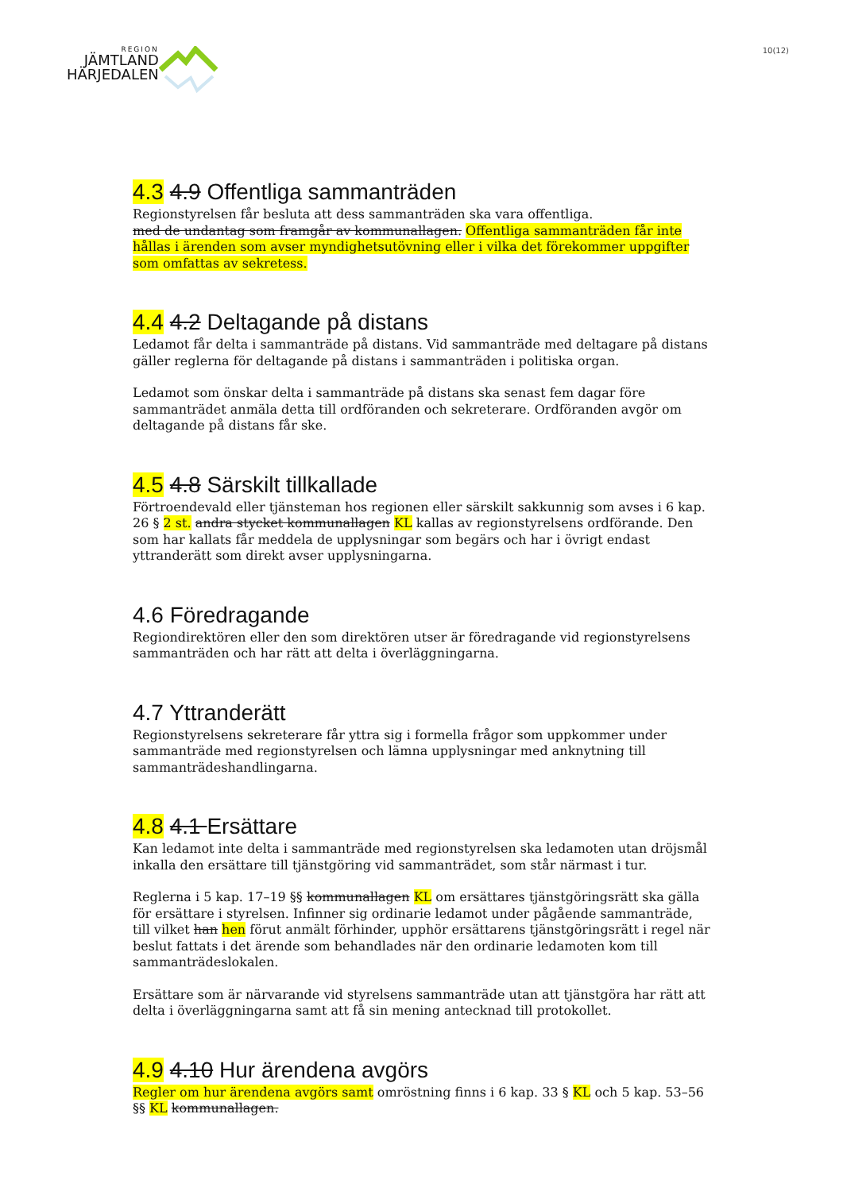REGION
JÄMTLAND
HÄRJEDALEN
10(12)
4.3 4.9 Offentliga sammanträden
Regionstyrelsen får besluta att dess sammanträden ska vara offentliga.
med de undantag som framgår av kommunallagen. Offentliga sammanträden får inte hållas i ärenden som avser myndighetsutövning eller i vilka det förekommer uppgifter som omfattas av sekretess.
4.4 4.2 Deltagande på distans
Ledamot får delta i sammanträde på distans. Vid sammanträde med deltagare på distans gäller reglerna för deltagande på distans i sammanträden i politiska organ.
Ledamot som önskar delta i sammanträde på distans ska senast fem dagar före sammanträdet anmäla detta till ordföranden och sekreterare. Ordföranden avgör om deltagande på distans får ske.
4.5 4.8 Särskilt tillkallade
Förtroendevald eller tjänsteman hos regionen eller särskilt sakkunnig som avses i 6 kap. 26 § 2 st. andra stycket kommunallagen KL kallas av regionstyrelsens ordförande. Den som har kallats får meddela de upplysningar som begärs och har i övrigt endast yttranderätt som direkt avser upplysningarna.
4.6 Föredragande
Regiondirektören eller den som direktören utser är föredragande vid regionstyrelsens sammanträden och har rätt att delta i överläggningarna.
4.7 Yttranderätt
Regionstyrelsens sekreterare får yttra sig i formella frågor som uppkommer under sammanträde med regionstyrelsen och lämna upplysningar med anknytning till sammanträdeshandlingarna.
4.8 4.1 Ersättare
Kan ledamot inte delta i sammanträde med regionstyrelsen ska ledamoten utan dröjsmål inkalla den ersättare till tjänstgöring vid sammanträdet, som står närmast i tur.
Reglerna i 5 kap. 17–19 §§ kommunallagen KL om ersättares tjänstgöringsrätt ska gälla för ersättare i styrelsen. Infinner sig ordinarie ledamot under pågående sammanträde, till vilket han hen förut anmält förhinder, upphör ersättarens tjänstgöringsrätt i regel när beslut fattats i det ärende som behandlades när den ordinarie ledamoten kom till sammanträdeslokalen.
Ersättare som är närvarande vid styrelsens sammanträde utan att tjänstgöra har rätt att delta i överläggningarna samt att få sin mening antecknad till protokollet.
4.9 4.10 Hur ärendena avgörs
Regler om hur ärendena avgörs samt omröstning finns i 6 kap. 33 § KL och 5 kap. 53–56 §§ KL kommunallagen.